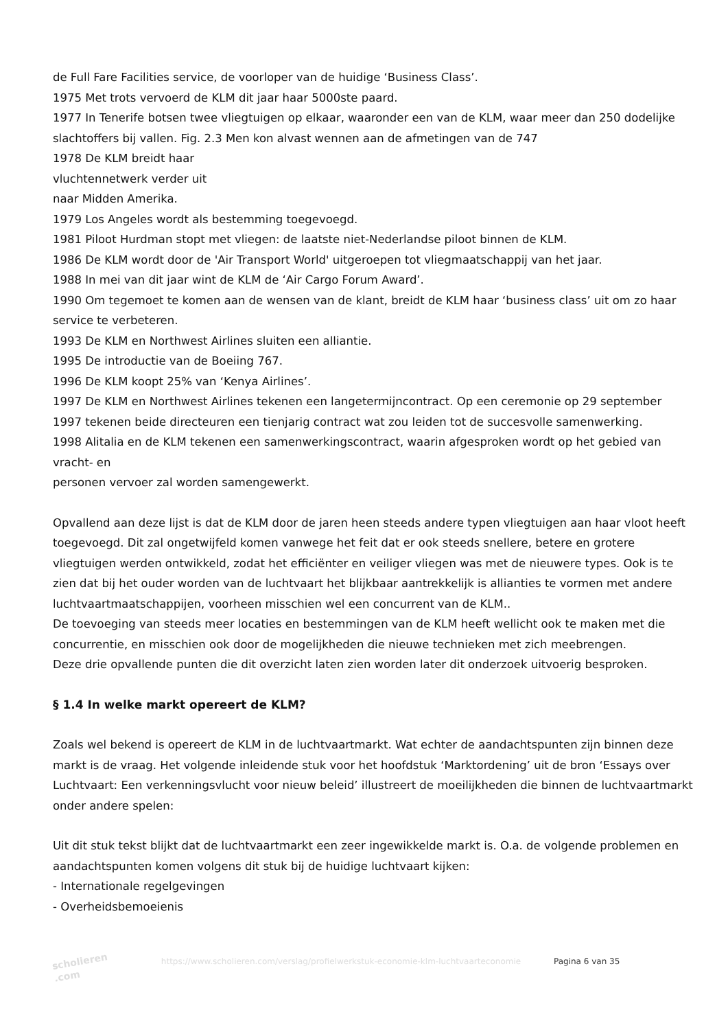de Full Fare Facilities service, de voorloper van de huidige ‘Business Class’.
1975 Met trots vervoerd de KLM dit jaar haar 5000ste paard.
1977 In Tenerife botsen twee vliegtuigen op elkaar, waaronder een van de KLM, waar meer dan 250 dodelijke slachtoffers bij vallen. Fig. 2.3 Men kon alvast wennen aan de afmetingen van de 747
1978 De KLM breidt haar
vluchtennetwerk verder uit
naar Midden Amerika.
1979 Los Angeles wordt als bestemming toegevoegd.
1981 Piloot Hurdman stopt met vliegen: de laatste niet-Nederlandse piloot binnen de KLM.
1986 De KLM wordt door de 'Air Transport World' uitgeroepen tot vliegmaatschappij van het jaar.
1988 In mei van dit jaar wint de KLM de ‘Air Cargo Forum Award’.
1990 Om tegemoet te komen aan de wensen van de klant, breidt de KLM haar ‘business class’ uit om zo haar service te verbeteren.
1993 De KLM en Northwest Airlines sluiten een alliantie.
1995 De introductie van de Boeiing 767.
1996 De KLM koopt 25% van ‘Kenya Airlines’.
1997 De KLM en Northwest Airlines tekenen een langetermijncontract. Op een ceremonie op 29 september 1997 tekenen beide directeuren een tienjarig contract wat zou leiden tot de succesvolle samenwerking.
1998 Alitalia en de KLM tekenen een samenwerkingscontract, waarin afgesproken wordt op het gebied van vracht- en
personen vervoer zal worden samengewerkt.
Opvallend aan deze lijst is dat de KLM door de jaren heen steeds andere typen vliegtuigen aan haar vloot heeft toegevoegd. Dit zal ongetwijfeld komen vanwege het feit dat er ook steeds snellere, betere en grotere vliegtuigen werden ontwikkeld, zodat het efficiënter en veiliger vliegen was met de nieuwere types. Ook is te zien dat bij het ouder worden van de luchtvaart het blijkbaar aantrekkelijk is allianties te vormen met andere luchtvaartmaatschappijen, voorheen misschien wel een concurrent van de KLM..
De toevoeging van steeds meer locaties en bestemmingen van de KLM heeft wellicht ook te maken met die concurrentie, en misschien ook door de mogelijkheden die nieuwe technieken met zich meebrengen.
Deze drie opvallende punten die dit overzicht laten zien worden later dit onderzoek uitvoerig besproken.
§ 1.4 In welke markt opereert de KLM?
Zoals wel bekend is opereert de KLM in de luchtvaartmarkt. Wat echter de aandachtspunten zijn binnen deze markt is de vraag. Het volgende inleidende stuk voor het hoofdstuk ‘Marktordening’ uit de bron ‘Essays over Luchtvaart: Een verkenningsvlucht voor nieuw beleid’ illustreert de moeilijkheden die binnen de luchtvaartmarkt onder andere spelen:
Uit dit stuk tekst blijkt dat de luchtvaartmarkt een zeer ingewikkelde markt is. O.a. de volgende problemen en aandachtspunten komen volgens dit stuk bij de huidige luchtvaart kijken:
- Internationale regelgevingen
- Overheidsbemoeienis
scholieren .com
https://www.scholieren.com/verslag/profielwerkstuk-economie-klm-luchtvaarteconomie
Pagina 6 van 35